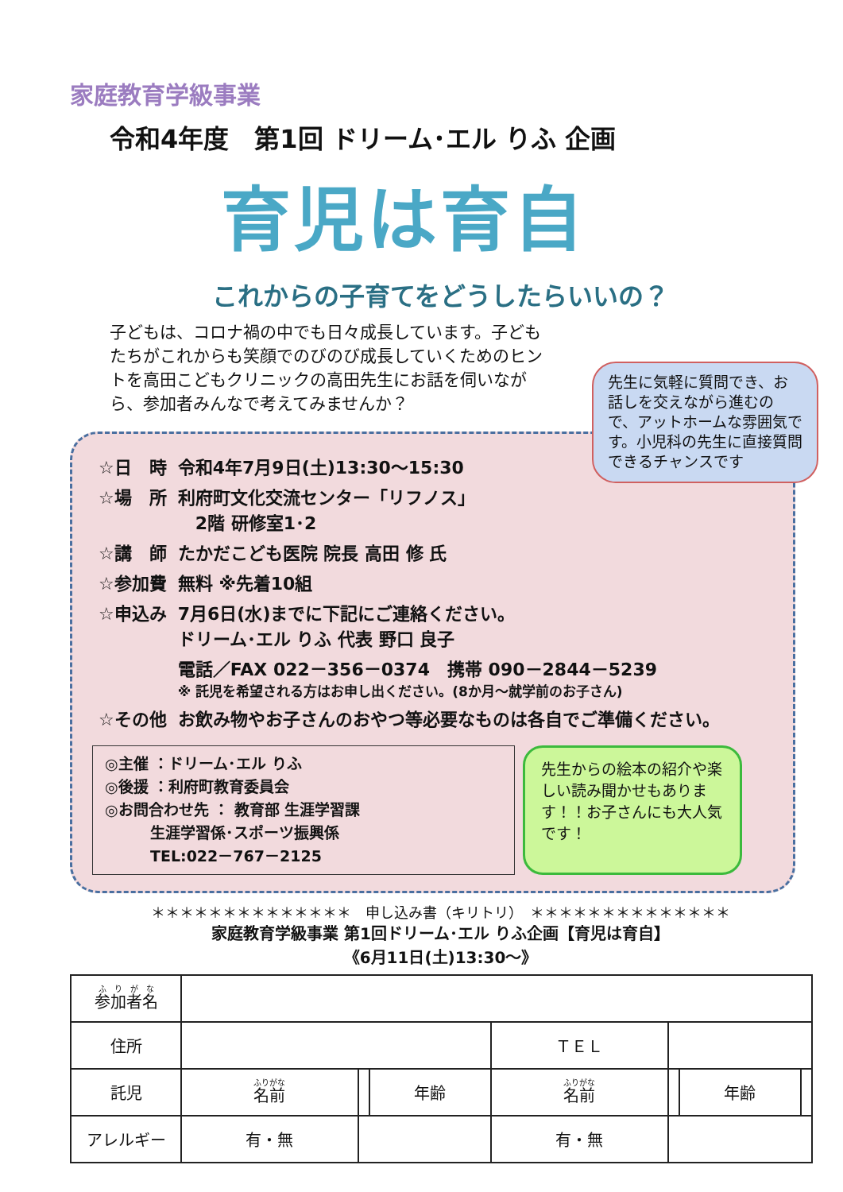家庭教育学級事業
令和4年度　第1回 ドリーム･エル りふ 企画
育児は育自
これからの子育てをどうしたらいいの？
子どもは、コロナ禍の中でも日々成長しています。子どもたちがこれからも笑顔でのびのび成長していくためのヒントを高田こどもクリニックの高田先生にお話を伺いながら、参加者みんなで考えてみませんか？
先生に気軽に質問でき、お話しを交えながら進むので、アットホームな雰囲気です。小児科の先生に直接質問できるチャンスです
| ☆日 時 | 令和4年7月9日(土)13:30～15:30 |
| ☆場 所 | 利府町文化交流センター「リフノス」 2階 研修室1･2 |
| ☆講 師 | たかだこども医院 院長 高田 修 氏 |
| ☆参加費 | 無料 ※先着10組 |
| ☆申込み | 7月6日(水)までに下記にご連絡ください。 ドリーム･エル りふ 代表 野口 良子 電話／FAX 022－356－0374 携帯 090－2844－5239 ※ 託児を希望される方はお申し出ください。(8か月～就学前のお子さん) |
| ☆その他 | お飲み物やお子さんのおやつ等必要なものは各自でご準備ください。 |
◎主催 ：ドリーム･エル りふ
◎後援 ：利府町教育委員会
◎お問合わせ先 ： 教育部 生涯学習課
　　　生涯学習係･スポーツ振興係
　　　TEL:022－767－2125
先生からの絵本の紹介や楽しい読み聞かせもあります！！お子さんにも大人気です！
＊＊＊＊＊＊＊＊＊＊＊＊＊＊　申し込み書（キリトリ）　＊＊＊＊＊＊＊＊＊＊＊＊＊＊
家庭教育学級事業 第1回ドリーム･エル りふ企画【育児は育自】
《6月11日(土)13:30～》
| 参加者名 | | | | | | | |
| 住所 | | | | ＴＥＬ | | | |
| 託児 | 名前 | | 年齢 | 名前 | | 年齢 | |
| アレルギー | 有・無 | | | 有・無 | | | |